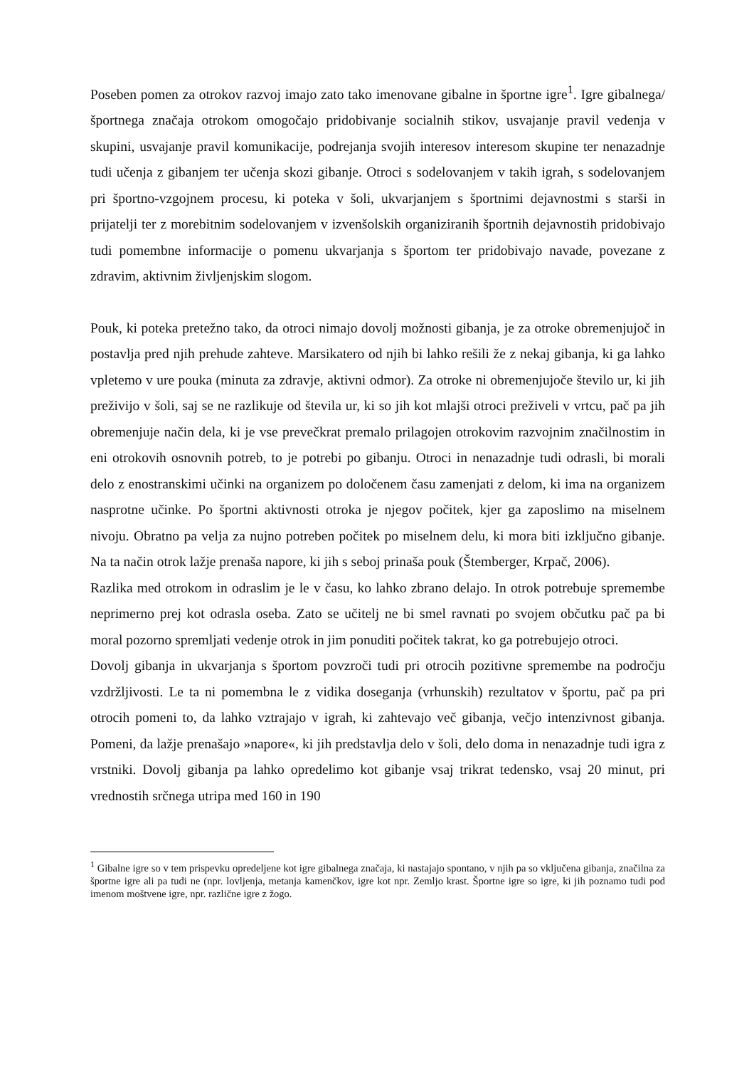Poseben pomen za otrokov razvoj imajo zato tako imenovane gibalne in športne igre<sup>1</sup>. Igre gibalnega/športnega značaja otrokom omogočajo pridobivanje socialnih stikov, usvajanje pravil vedenja v skupini, usvajanje pravil komunikacije, podrejanja svojih interesov interesom skupine ter nenazadnje tudi učenja z gibanjem ter učenja skozi gibanje. Otroci s sodelovanjem v takih igrah, s sodelovanjem pri športno-vzgojnem procesu, ki poteka v šoli, ukvarjanjem s športnimi dejavnostmi s starši in prijatelji ter z morebitnim sodelovanjem v izvenšolskih organiziranih športnih dejavnostih pridobivajo tudi pomembne informacije o pomenu ukvarjanja s športom ter pridobivajo navade, povezane z zdravim, aktivnim življenjskim slogom.
Pouk, ki poteka pretežno tako, da otroci nimajo dovolj možnosti gibanja, je za otroke obremenjujoč in postavlja pred njih prehude zahteve. Marsikatero od njih bi lahko rešili že z nekaj gibanja, ki ga lahko vpletemo v ure pouka (minuta za zdravje, aktivni odmor). Za otroke ni obremenjujoče število ur, ki jih preživijo v šoli, saj se ne razlikuje od števila ur, ki so jih kot mlajši otroci preživeli v vrtcu, pač pa jih obremenjuje način dela, ki je vse prevečkrat premalo prilagojen otrokovim razvojnim značilnostim in eni otrokovih osnovnih potreb, to je potrebi po gibanju. Otroci in nenazadnje tudi odrasli, bi morali delo z enostranskimi učinki na organizem po določenem času zamenjati z delom, ki ima na organizem nasprotne učinke. Po športni aktivnosti otroka je njegov počitek, kjer ga zaposlimo na miselnem nivoju. Obratno pa velja za nujno potreben počitek po miselnem delu, ki mora biti izključno gibanje. Na ta način otrok lažje prenaša napore, ki jih s seboj prinaša pouk (Štemberger, Krpač, 2006).
Razlika med otrokom in odraslim je le v času, ko lahko zbrano delajo. In otrok potrebuje spremembe neprimerno prej kot odrasla oseba. Zato se učitelj ne bi smel ravnati po svojem občutku pač pa bi moral pozorno spremljati vedenje otrok in jim ponuditi počitek takrat, ko ga potrebujejo otroci.
Dovolj gibanja in ukvarjanja s športom povzroči tudi pri otrocih pozitivne spremembe na področju vzdržljivosti. Le ta ni pomembna le z vidika doseganja (vrhunskih) rezultatov v športu, pač pa pri otrocih pomeni to, da lahko vztrajajo v igrah, ki zahtevajo več gibanja, večjo intenzivnost gibanja. Pomeni, da lažje prenašajo »napore«, ki jih predstavlja delo v šoli, delo doma in nenazadnje tudi igra z vrstniki. Dovolj gibanja pa lahko opredelimo kot gibanje vsaj trikrat tedensko, vsaj 20 minut, pri vrednostih srčnega utripa med 160 in 190
<sup>1</sup> Gibalne igre so v tem prispevku opredeljene kot igre gibalnega značaja, ki nastajajo spontano, v njih pa so vključena gibanja, značilna za športne igre ali pa tudi ne (npr. lovljenja, metanja kamenčkov, igre kot npr. Zemljo krast. Športne igre so igre, ki jih poznamo tudi pod imenom moštvene igre, npr. različne igre z žogo.